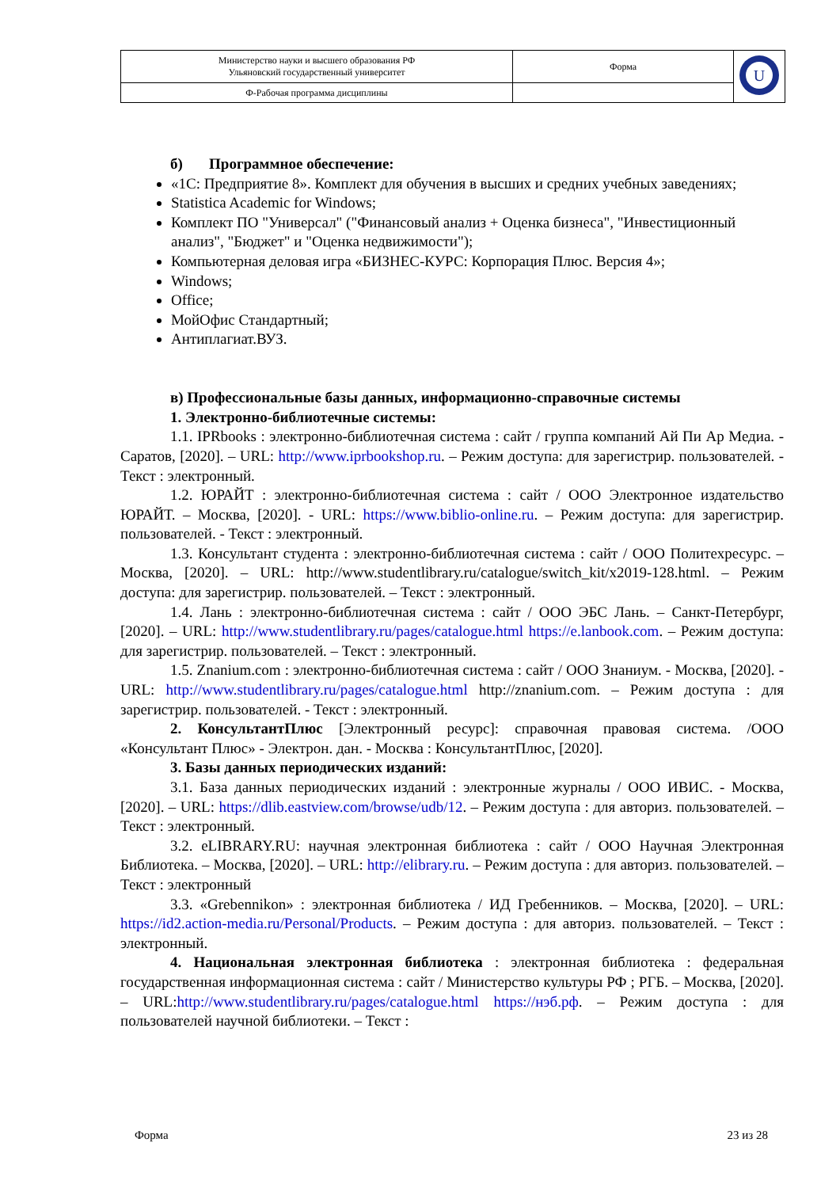| Министерство науки и высшего образования РФ Ульяновский государственный университет | Форма | U |
| Ф-Рабочая программа дисциплины | | |
б) Программное обеспечение:
«1С: Предприятие 8». Комплект для обучения в высших и средних учебных заведениях;
Statistica Academic for Windows;
Комплект ПО "Универсал" ("Финансовый анализ + Оценка бизнеса", "Инвестиционный анализ", "Бюджет" и "Оценка недвижимости");
Компьютерная деловая игра «БИЗНЕС-КУРС: Корпорация Плюс. Версия 4»;
Windows;
Office;
МойОфис Стандартный;
Антиплагиат.ВУЗ.
в) Профессиональные базы данных, информационно-справочные системы
1. Электронно-библиотечные системы:
1.1. IPRbooks : электронно-библиотечная система : сайт / группа компаний Ай Пи Ар Медиа. - Саратов, [2020]. – URL: http://www.iprbookshop.ru. – Режим доступа: для зарегистрир. пользователей. - Текст : электронный.
1.2. ЮРАЙТ : электронно-библиотечная система : сайт / ООО Электронное издательство ЮРАЙТ. – Москва, [2020]. - URL: https://www.biblio-online.ru. – Режим доступа: для зарегистрир. пользователей. - Текст : электронный.
1.3. Консультант студента : электронно-библиотечная система : сайт / ООО Политехресурс. – Москва, [2020]. – URL: http://www.studentlibrary.ru/catalogue/switch_kit/x2019-128.html. – Режим доступа: для зарегистрир. пользователей. – Текст : электронный.
1.4. Лань : электронно-библиотечная система : сайт / ООО ЭБС Лань. – Санкт-Петербург, [2020]. – URL: http://www.studentlibrary.ru/pages/catalogue.html https://e.lanbook.com. – Режим доступа: для зарегистрир. пользователей. – Текст : электронный.
1.5. Znanium.com : электронно-библиотечная система : сайт / ООО Знаниум. - Москва, [2020]. - URL: http://www.studentlibrary.ru/pages/catalogue.html http://znanium.com. – Режим доступа : для зарегистрир. пользователей. - Текст : электронный.
2. КонсультантПлюс [Электронный ресурс]: справочная правовая система. /ООО «Консультант Плюс» - Электрон. дан. - Москва : КонсультантПлюс, [2020].
3. Базы данных периодических изданий:
3.1. База данных периодических изданий : электронные журналы / ООО ИВИС. - Москва, [2020]. – URL: https://dlib.eastview.com/browse/udb/12. – Режим доступа : для авториз. пользователей. – Текст : электронный.
3.2. eLIBRARY.RU: научная электронная библиотека : сайт / ООО Научная Электронная Библиотека. – Москва, [2020]. – URL: http://elibrary.ru. – Режим доступа : для авториз. пользователей. – Текст : электронный
3.3. «Grebennikon» : электронная библиотека / ИД Гребенников. – Москва, [2020]. – URL: https://id2.action-media.ru/Personal/Products. – Режим доступа : для авториз. пользователей. – Текст : электронный.
4. Национальная электронная библиотека : электронная библиотека : федеральная государственная информационная система : сайт / Министерство культуры РФ ; РГБ. – Москва, [2020]. – URL:http://www.studentlibrary.ru/pages/catalogue.html https://нэб.рф. – Режим доступа : для пользователей научной библиотеки. – Текст :
Форма 23 из 28